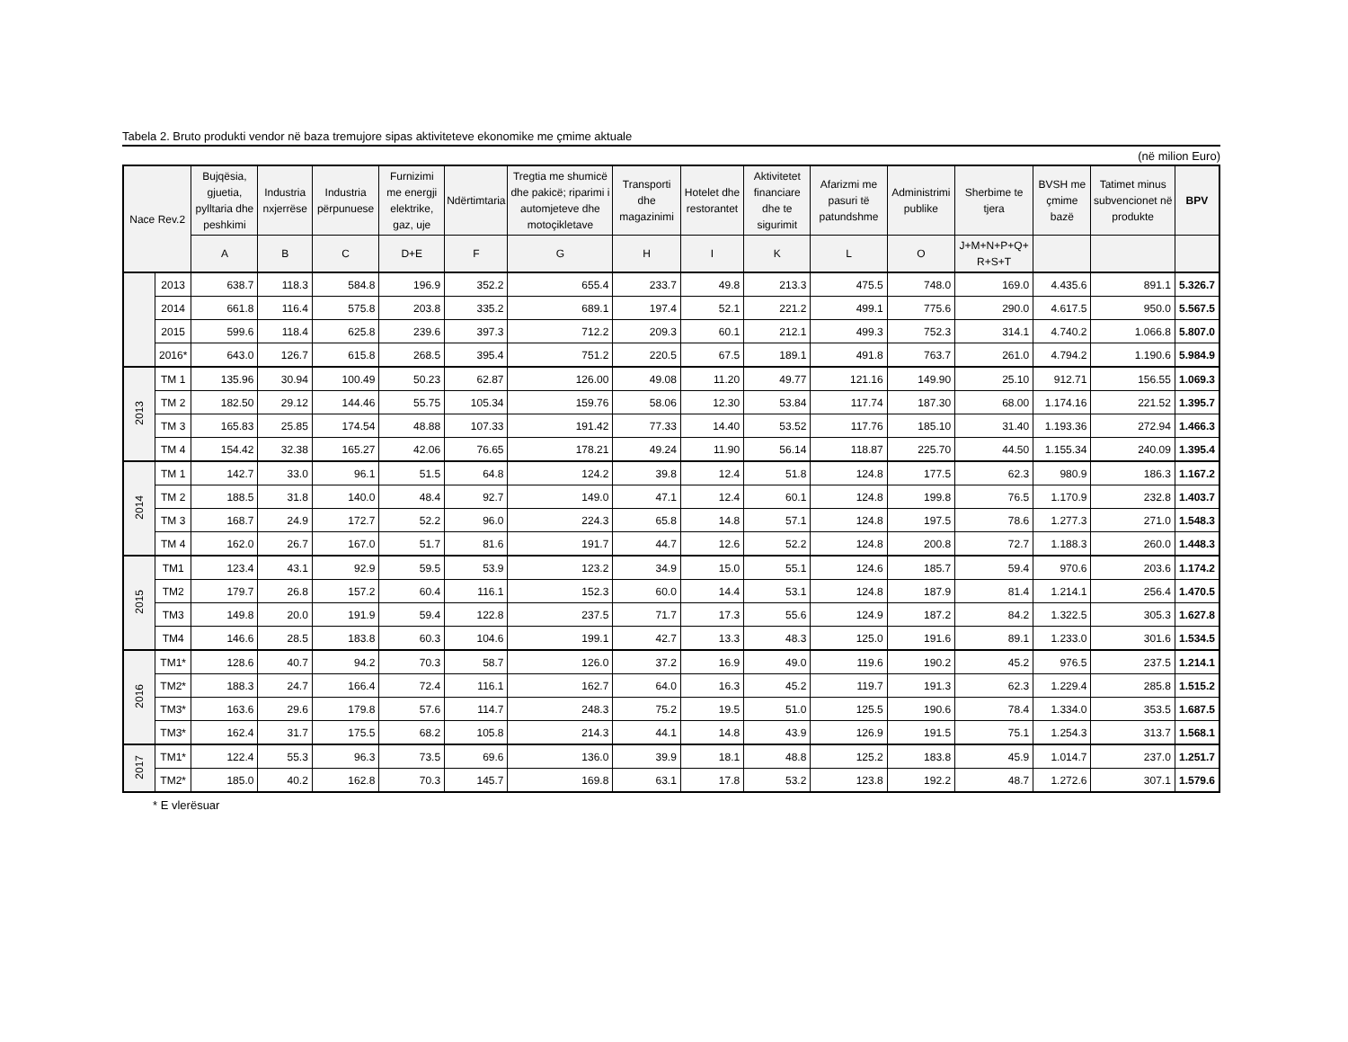Tabela 2. Bruto produkti vendor në baza tremujore sipas aktiviteteve ekonomike me çmime aktuale
(në milion Euro)
| Nace Rev.2 | | Bujqësia, gjuetia, pylltaria dhe peshkimi | Industria nxjerrëse | Industria përpunuese | Furnizimi me energji elektrike, gaz, uje | Ndërtimtaria | Tregtia me shumicë dhe pakicë; riparimi i automjeteve dhe motoçikletave | Transporti dhe magazinimi | Hotelet dhe restorantet | Aktivitetet financiare dhe te sigurimit | Afarizmi me pasuri të patundshme | Administrimi publike | Sherbime te tjera | BVSH me çmime bazë | Tatimet minus subvencionet në produkte | BPV |
| --- | --- | --- | --- | --- | --- | --- | --- | --- | --- | --- | --- | --- | --- | --- | --- | --- |
| | | A | B | C | D+E | F | G | H | I | K | L | O | J+M+N+P+Q+ R+S+T | | | |
| | 2013 | 638.7 | 118.3 | 584.8 | 196.9 | 352.2 | 655.4 | 233.7 | 49.8 | 213.3 | 475.5 | 748.0 | 169.0 | 4.435.6 | 891.1 | 5.326.7 |
| | 2014 | 661.8 | 116.4 | 575.8 | 203.8 | 335.2 | 689.1 | 197.4 | 52.1 | 221.2 | 499.1 | 775.6 | 290.0 | 4.617.5 | 950.0 | 5.567.5 |
| | 2015 | 599.6 | 118.4 | 625.8 | 239.6 | 397.3 | 712.2 | 209.3 | 60.1 | 212.1 | 499.3 | 752.3 | 314.1 | 4.740.2 | 1.066.8 | 5.807.0 |
| | 2016* | 643.0 | 126.7 | 615.8 | 268.5 | 395.4 | 751.2 | 220.5 | 67.5 | 189.1 | 491.8 | 763.7 | 261.0 | 4.794.2 | 1.190.6 | 5.984.9 |
| 2013 | TM 1 | 135.96 | 30.94 | 100.49 | 50.23 | 62.87 | 126.00 | 49.08 | 11.20 | 49.77 | 121.16 | 149.90 | 25.10 | 912.71 | 156.55 | 1.069.3 |
| | TM 2 | 182.50 | 29.12 | 144.46 | 55.75 | 105.34 | 159.76 | 58.06 | 12.30 | 53.84 | 117.74 | 187.30 | 68.00 | 1.174.16 | 221.52 | 1.395.7 |
| | TM 3 | 165.83 | 25.85 | 174.54 | 48.88 | 107.33 | 191.42 | 77.33 | 14.40 | 53.52 | 117.76 | 185.10 | 31.40 | 1.193.36 | 272.94 | 1.466.3 |
| | TM 4 | 154.42 | 32.38 | 165.27 | 42.06 | 76.65 | 178.21 | 49.24 | 11.90 | 56.14 | 118.87 | 225.70 | 44.50 | 1.155.34 | 240.09 | 1.395.4 |
| 2014 | TM 1 | 142.7 | 33.0 | 96.1 | 51.5 | 64.8 | 124.2 | 39.8 | 12.4 | 51.8 | 124.8 | 177.5 | 62.3 | 980.9 | 186.3 | 1.167.2 |
| | TM 2 | 188.5 | 31.8 | 140.0 | 48.4 | 92.7 | 149.0 | 47.1 | 12.4 | 60.1 | 124.8 | 199.8 | 76.5 | 1.170.9 | 232.8 | 1.403.7 |
| | TM 3 | 168.7 | 24.9 | 172.7 | 52.2 | 96.0 | 224.3 | 65.8 | 14.8 | 57.1 | 124.8 | 197.5 | 78.6 | 1.277.3 | 271.0 | 1.548.3 |
| | TM 4 | 162.0 | 26.7 | 167.0 | 51.7 | 81.6 | 191.7 | 44.7 | 12.6 | 52.2 | 124.8 | 200.8 | 72.7 | 1.188.3 | 260.0 | 1.448.3 |
| 2015 | TM1 | 123.4 | 43.1 | 92.9 | 59.5 | 53.9 | 123.2 | 34.9 | 15.0 | 55.1 | 124.6 | 185.7 | 59.4 | 970.6 | 203.6 | 1.174.2 |
| | TM2 | 179.7 | 26.8 | 157.2 | 60.4 | 116.1 | 152.3 | 60.0 | 14.4 | 53.1 | 124.8 | 187.9 | 81.4 | 1.214.1 | 256.4 | 1.470.5 |
| | TM3 | 149.8 | 20.0 | 191.9 | 59.4 | 122.8 | 237.5 | 71.7 | 17.3 | 55.6 | 124.9 | 187.2 | 84.2 | 1.322.5 | 305.3 | 1.627.8 |
| | TM4 | 146.6 | 28.5 | 183.8 | 60.3 | 104.6 | 199.1 | 42.7 | 13.3 | 48.3 | 125.0 | 191.6 | 89.1 | 1.233.0 | 301.6 | 1.534.5 |
| 2016 | TM1* | 128.6 | 40.7 | 94.2 | 70.3 | 58.7 | 126.0 | 37.2 | 16.9 | 49.0 | 119.6 | 190.2 | 45.2 | 976.5 | 237.5 | 1.214.1 |
| | TM2* | 188.3 | 24.7 | 166.4 | 72.4 | 116.1 | 162.7 | 64.0 | 16.3 | 45.2 | 119.7 | 191.3 | 62.3 | 1.229.4 | 285.8 | 1.515.2 |
| | TM3* | 163.6 | 29.6 | 179.8 | 57.6 | 114.7 | 248.3 | 75.2 | 19.5 | 51.0 | 125.5 | 190.6 | 78.4 | 1.334.0 | 353.5 | 1.687.5 |
| | TM3* | 162.4 | 31.7 | 175.5 | 68.2 | 105.8 | 214.3 | 44.1 | 14.8 | 43.9 | 126.9 | 191.5 | 75.1 | 1.254.3 | 313.7 | 1.568.1 |
| 2017 | TM1* | 122.4 | 55.3 | 96.3 | 73.5 | 69.6 | 136.0 | 39.9 | 18.1 | 48.8 | 125.2 | 183.8 | 45.9 | 1.014.7 | 237.0 | 1.251.7 |
| | TM2* | 185.0 | 40.2 | 162.8 | 70.3 | 145.7 | 169.8 | 63.1 | 17.8 | 53.2 | 123.8 | 192.2 | 48.7 | 1.272.6 | 307.1 | 1.579.6 |
* E vlerësuar